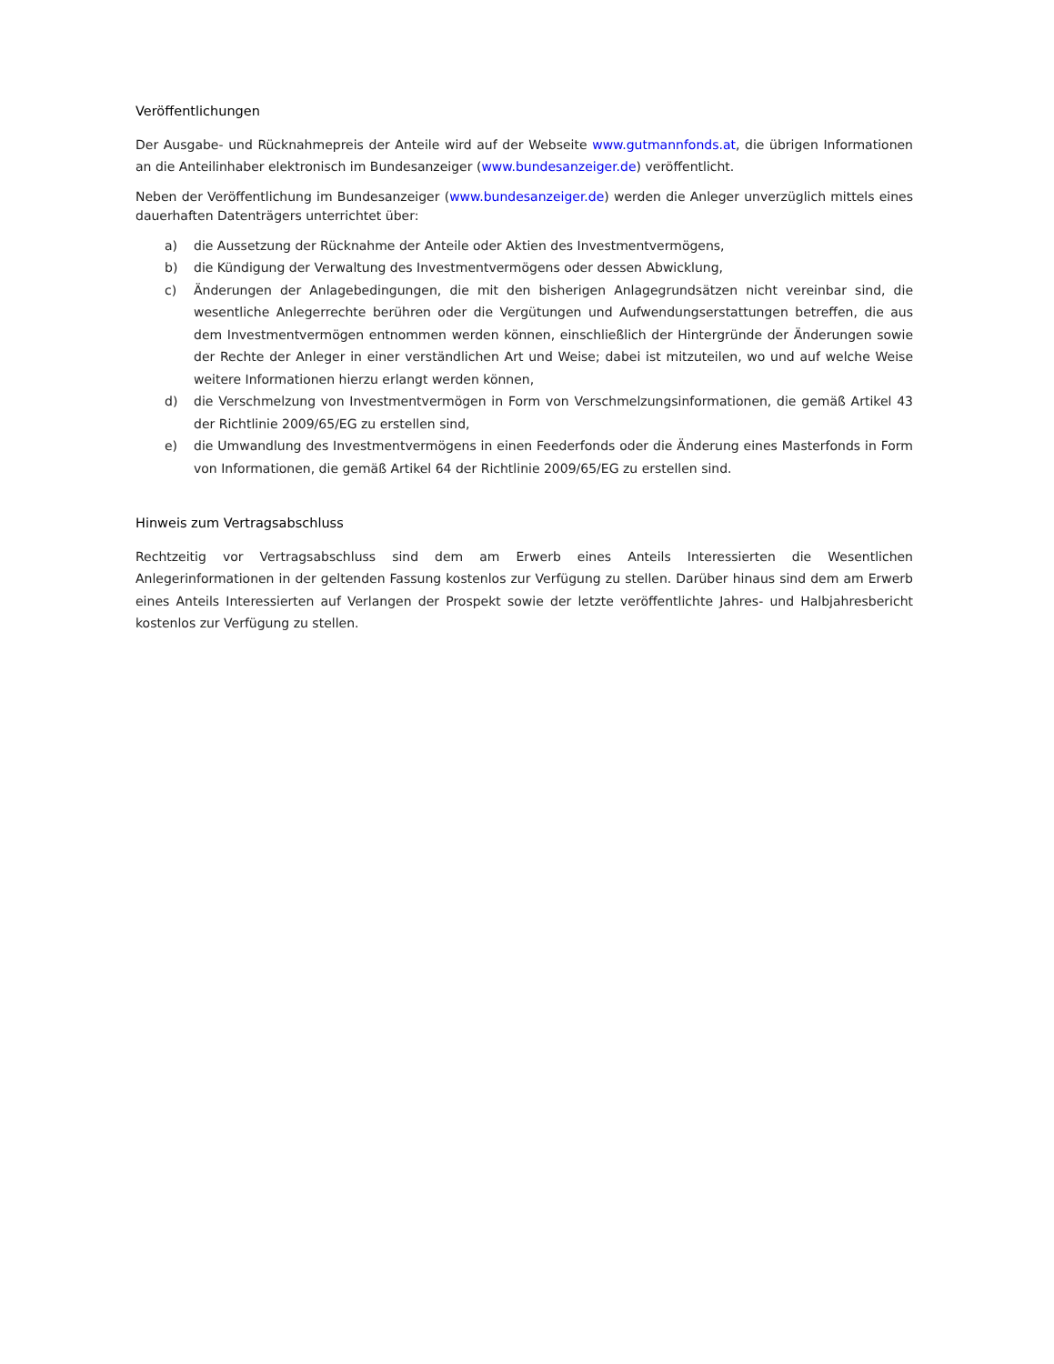Veröffentlichungen
Der Ausgabe- und Rücknahmepreis der Anteile wird auf der Webseite www.gutmannfonds.at, die übrigen Informationen an die Anteilinhaber elektronisch im Bundesanzeiger (www.bundesanzeiger.de) veröffentlicht.
Neben der Veröffentlichung im Bundesanzeiger (www.bundesanzeiger.de) werden die Anleger unverzüglich mittels eines dauerhaften Datenträgers unterrichtet über:
a) die Aussetzung der Rücknahme der Anteile oder Aktien des Investmentvermögens,
b) die Kündigung der Verwaltung des Investmentvermögens oder dessen Abwicklung,
c) Änderungen der Anlagebedingungen, die mit den bisherigen Anlagegrundsätzen nicht vereinbar sind, die wesentliche Anlegerrechte berühren oder die Vergütungen und Aufwendungserstattungen betreffen, die aus dem Investmentvermögen entnommen werden können, einschließlich der Hintergründe der Änderungen sowie der Rechte der Anleger in einer verständlichen Art und Weise; dabei ist mitzuteilen, wo und auf welche Weise weitere Informationen hierzu erlangt werden können,
d) die Verschmelzung von Investmentvermögen in Form von Verschmelzungsinformationen, die gemäß Artikel 43 der Richtlinie 2009/65/EG zu erstellen sind,
e) die Umwandlung des Investmentvermögens in einen Feederfonds oder die Änderung eines Masterfonds in Form von Informationen, die gemäß Artikel 64 der Richtlinie 2009/65/EG zu erstellen sind.
Hinweis zum Vertragsabschluss
Rechtzeitig vor Vertragsabschluss sind dem am Erwerb eines Anteils Interessierten die Wesentlichen Anlegerinformationen in der geltenden Fassung kostenlos zur Verfügung zu stellen. Darüber hinaus sind dem am Erwerb eines Anteils Interessierten auf Verlangen der Prospekt sowie der letzte veröffentlichte Jahres- und Halbjahresbericht kostenlos zur Verfügung zu stellen.